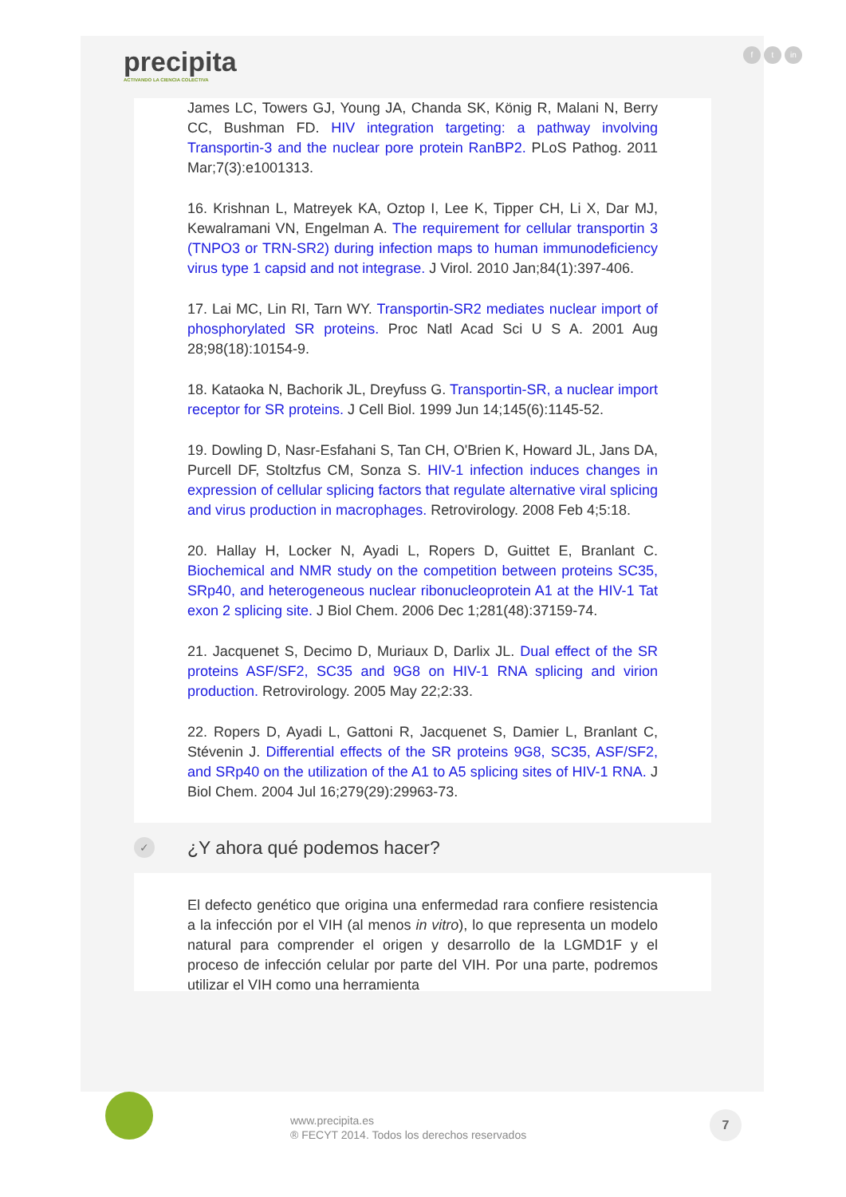precipita
ACTIVANDO LA CIENCIA COLECTIVA
ft in
James LC, Towers GJ, Young JA, Chanda SK, König R, Malani N, Berry CC, Bushman FD. HIV integration targeting: a pathway involving Transportin-3 and the nuclear pore protein RanBP2. PLoS Pathog. 2011 Mar;7(3):e1001313.
16. Krishnan L, Matreyek KA, Oztop I, Lee K, Tipper CH, Li X, Dar MJ, Kewalramani VN, Engelman A. The requirement for cellular transportin 3 (TNPO3 or TRN-SR2) during infection maps to human immunodeficiency virus type 1 capsid and not integrase. J Virol. 2010 Jan;84(1):397-406.
17. Lai MC, Lin RI, Tarn WY. Transportin-SR2 mediates nuclear import of phosphorylated SR proteins. Proc Natl Acad Sci U S A. 2001 Aug 28;98(18):10154-9.
18. Kataoka N, Bachorik JL, Dreyfuss G. Transportin-SR, a nuclear import receptor for SR proteins. J Cell Biol. 1999 Jun 14;145(6):1145-52.
19. Dowling D, Nasr-Esfahani S, Tan CH, O'Brien K, Howard JL, Jans DA, Purcell DF, Stoltzfus CM, Sonza S. HIV-1 infection induces changes in expression of cellular splicing factors that regulate alternative viral splicing and virus production in macrophages. Retrovirology. 2008 Feb 4;5:18.
20. Hallay H, Locker N, Ayadi L, Ropers D, Guittet E, Branlant C. Biochemical and NMR study on the competition between proteins SC35, SRp40, and heterogeneous nuclear ribonucleoprotein A1 at the HIV-1 Tat exon 2 splicing site. J Biol Chem. 2006 Dec 1;281(48):37159-74.
21. Jacquenet S, Decimo D, Muriaux D, Darlix JL. Dual effect of the SR proteins ASF/SF2, SC35 and 9G8 on HIV-1 RNA splicing and virion production. Retrovirology. 2005 May 22;2:33.
22. Ropers D, Ayadi L, Gattoni R, Jacquenet S, Damier L, Branlant C, Stévenin J. Differential effects of the SR proteins 9G8, SC35, ASF/SF2, and SRp40 on the utilization of the A1 to A5 splicing sites of HIV-1 RNA. J Biol Chem. 2004 Jul 16;279(29):29963-73.
✓ ¿Y ahora qué podemos hacer?
El defecto genético que origina una enfermedad rara confiere resistencia a la infección por el VIH (al menos in vitro), lo que representa un modelo natural para comprender el origen y desarrollo de la LGMD1F y el proceso de infección celular por parte del VIH. Por una parte, podremos utilizar el VIH como una herramienta
www.precipita.es
® FECYT 2014. Todos los derechos reservados
7